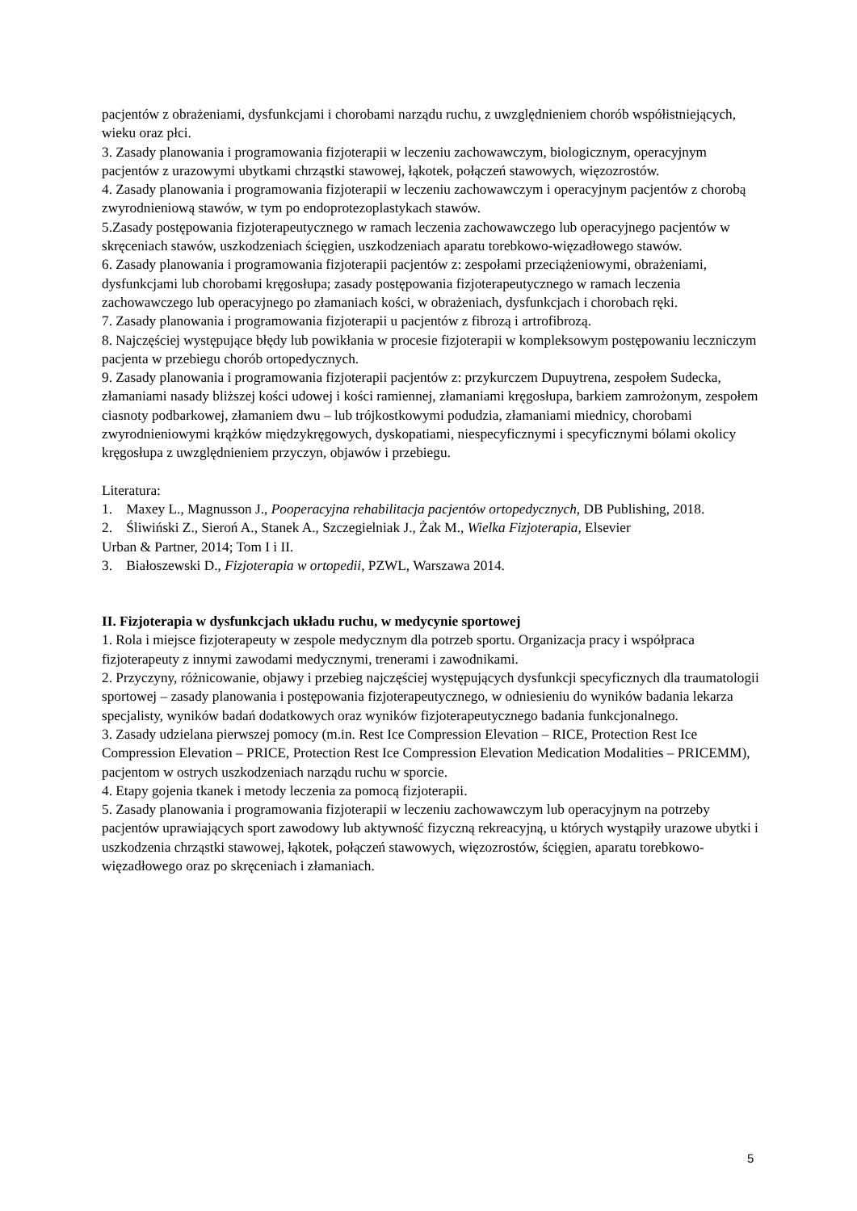pacjentów z obrażeniami, dysfunkcjami i chorobami narządu ruchu, z uwzględnieniem chorób współistniejących, wieku oraz płci.
3. Zasady planowania i programowania fizjoterapii w leczeniu zachowawczym, biologicznym, operacyjnym pacjentów z urazowymi ubytkami chrząstki stawowej, łąkotek, połączeń stawowych, więzozrostów.
4. Zasady planowania i programowania fizjoterapii w leczeniu zachowawczym i operacyjnym pacjentów z chorobą zwyrodnieniową stawów, w tym po endoprotezoplastykach stawów.
5.Zasady postępowania fizjoterapeutycznego w ramach leczenia zachowawczego lub operacyjnego pacjentów w skręceniach stawów, uszkodzeniach ścięgien, uszkodzeniach aparatu torebkowo-więzadłowego stawów.
6. Zasady planowania i programowania fizjoterapii pacjentów z: zespołami przeciążeniowymi, obrażeniami, dysfunkcjami lub chorobami kręgosłupa; zasady postępowania fizjoterapeutycznego w ramach leczenia zachowawczego lub operacyjnego po złamaniach kości, w obrażeniach, dysfunkcjach i chorobach ręki.
7. Zasady planowania i programowania fizjoterapii u pacjentów z fibrozą i artrofibrozą.
8. Najczęściej występujące błędy lub powikłania w procesie fizjoterapii w kompleksowym postępowaniu leczniczym pacjenta w przebiegu chorób ortopedycznych.
9. Zasady planowania i programowania fizjoterapii pacjentów z: przykurczem Dupuytrena, zespołem Sudecka, złamaniami nasady bliższej kości udowej i kości ramiennej, złamaniami kręgosłupa, barkiem zamrożonym, zespołem ciasnoty podbarkowej, złamaniem dwu – lub trójkostkowymi podudzia, złamaniami miednicy, chorobami zwyrodnieniowymi krążków międzykręgowych, dyskopatiami, niespecyficznymi i specyficznymi bólami okolicy kręgosłupa z uwzględnieniem przyczyn, objawów i przebiegu.
Literatura:
1. Maxey L., Magnusson J., Pooperacyjna rehabilitacja pacjentów ortopedycznych, DB Publishing, 2018.
2. Śliwiński Z., Sieroń A., Stanek A., Szczegielniak J., Żak M., Wielka Fizjoterapia, Elsevier
Urban & Partner, 2014; Tom I i II.
3. Białoszewski D., Fizjoterapia w ortopedii, PZWL, Warszawa 2014.
II. Fizjoterapia w dysfunkcjach układu ruchu, w medycynie sportowej
1. Rola i miejsce fizjoterapeuty w zespole medycznym dla potrzeb sportu. Organizacja pracy i współpraca fizjoterapeuty z innymi zawodami medycznymi, trenerami i zawodnikami.
2. Przyczyny, różnicowanie, objawy i przebieg najczęściej występujących dysfunkcji specyficznych dla traumatologii sportowej – zasady planowania i postępowania fizjoterapeutycznego, w odniesieniu do wyników badania lekarza specjalisty, wyników badań dodatkowych oraz wyników fizjoterapeutycznego badania funkcjonalnego.
3. Zasady udzielana pierwszej pomocy (m.in. Rest Ice Compression Elevation – RICE, Protection Rest Ice Compression Elevation – PRICE, Protection Rest Ice Compression Elevation Medication Modalities – PRICEMM), pacjentom w ostrych uszkodzeniach narządu ruchu w sporcie.
4. Etapy gojenia tkanek i metody leczenia za pomocą fizjoterapii.
5. Zasady planowania i programowania fizjoterapii w leczeniu zachowawczym lub operacyjnym na potrzeby pacjentów uprawiających sport zawodowy lub aktywność fizyczną rekreacyjną, u których wystąpiły urazowe ubytki i uszkodzenia chrząstki stawowej, łąkotek, połączeń stawowych, więzozrostów, ścięgien, aparatu torebkowo-więzadłowego oraz po skręceniach i złamaniach.
5